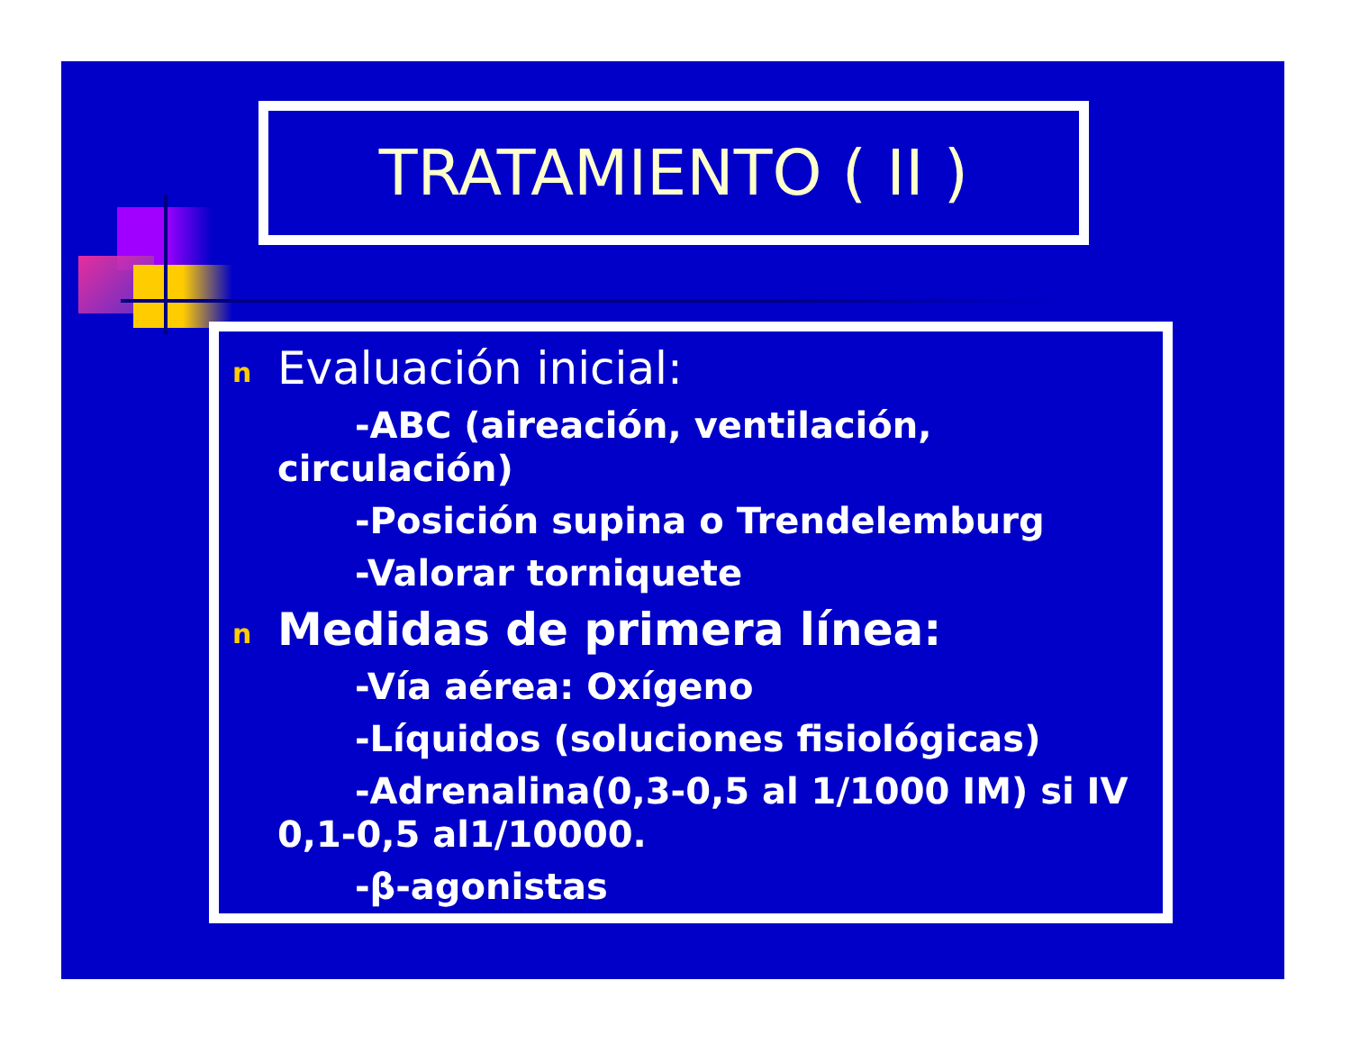TRATAMIENTO ( II )
n Evaluación inicial:
-ABC (aireación, ventilación,
circulación)
-Posición supina o Trendelemburg
-Valorar torniquete
n Medidas de primera línea:
-Vía aérea: Oxígeno
-Líquidos (soluciones fisiológicas)
-Adrenalina(0,3-0,5 al 1/1000 IM) si IV
0,1-0,5 al1/10000.
-β-agonistas